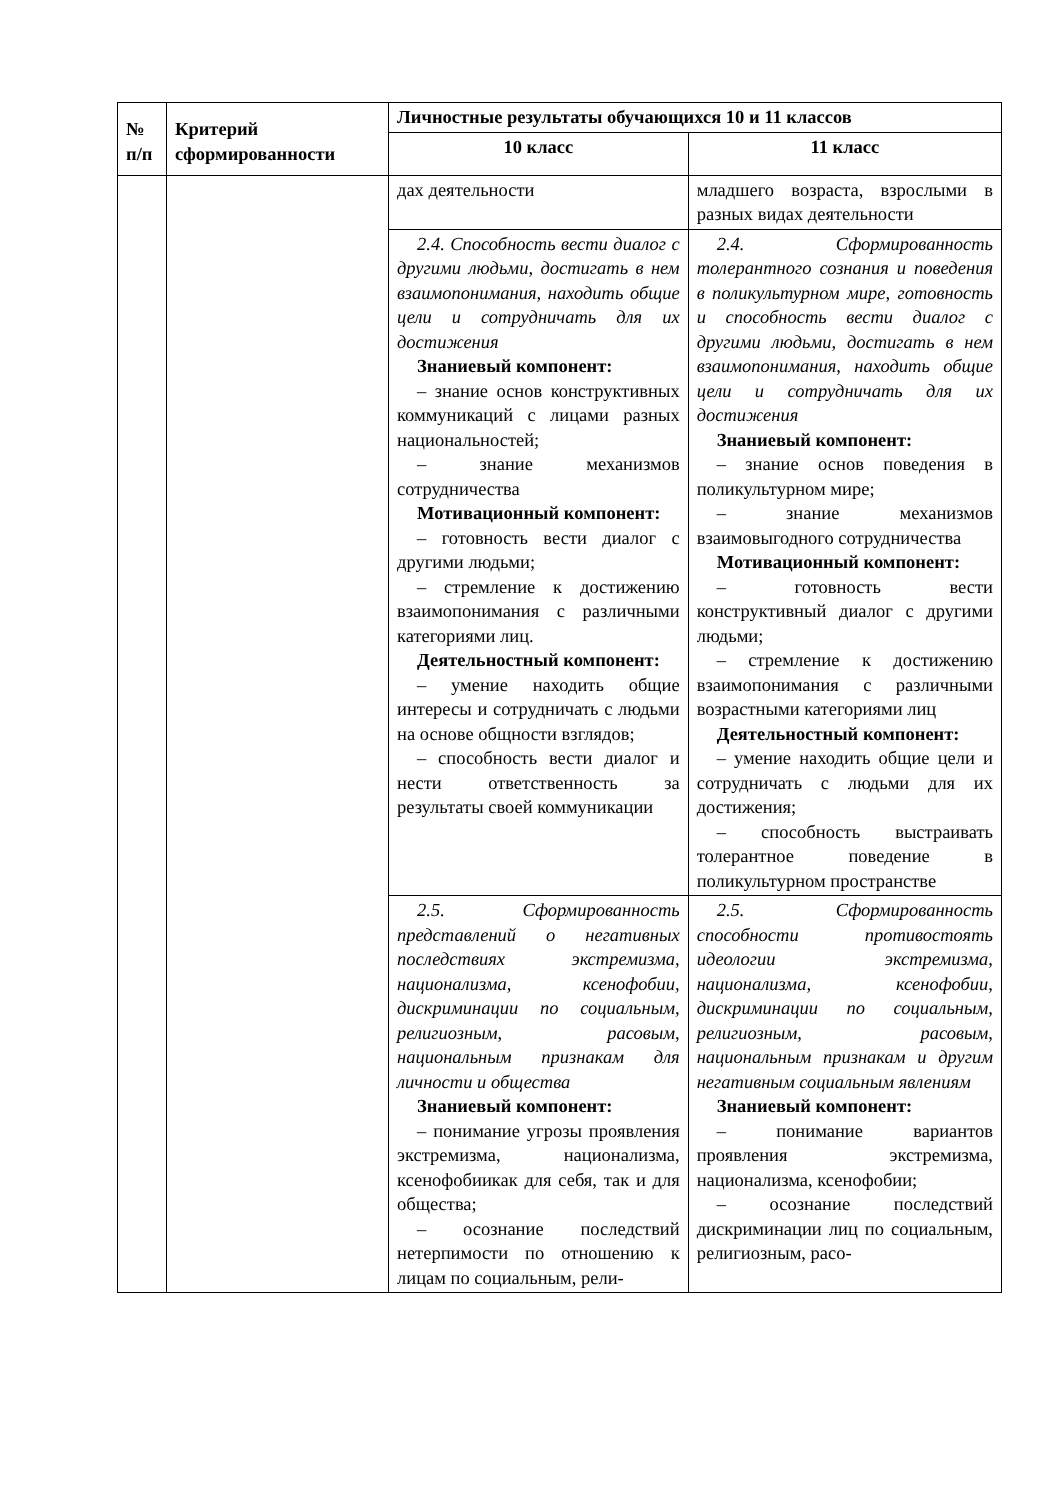| № п/п | Критерий сформированности | Личностные результаты обучающихся 10 и 11 классов | |
| --- | --- | --- | --- |
| | | 10 класс | 11 класс |
| | | дах деятельности | младшего возраста, взрослыми в разных видах деятельности |
| | | 2.4. Способность вести диалог с другими людьми, достигать в нем взаимопонимания, находить общие цели и сотрудничать для их достижения Знаниевый компонент: – знание основ конструктивных коммуникаций с лицами разных национальностей; – знание механизмов сотрудничества Мотивационный компонент: – готовность вести диалог с другими людьми; – стремление к достижению взаимопонимания с различными категориями лиц. Деятельностный компонент: – умение находить общие интересы и сотрудничать с людьми на основе общности взглядов; – способность вести диалог и нести ответственность за результаты своей коммуникации | 2.4. Сформированность толерантного сознания и поведения в поликультурном мире, готовность и способность вести диалог с другими людьми, достигать в нем взаимопонимания, находить общие цели и сотрудничать для их достижения Знаниевый компонент: – знание основ поведения в поликультурном мире; – знание механизмов взаимовыгодного сотрудничества Мотивационный компонент: – готовность вести конструктивный диалог с другими людьми; – стремление к достижению взаимопонимания с различными возрастными категориями лиц Деятельностный компонент: – умение находить общие цели и сотрудничать с людьми для их достижения; – способность выстраивать толерантное поведение в поликультурном пространстве |
| | | 2.5. Сформированность представлений о негативных последствиях экстремизма, национализма, ксенофобии, дискриминации по социальным, религиозным, расовым, национальным признакам для личности и общества Знаниевый компонент: – понимание угрозы проявления экстремизма, национализма, ксенофобиикак для себя, так и для общества; – осознание последствий нетерпимости по отношению к лицам по социальным, рели- | 2.5. Сформированность способности противостоять идеологии экстремизма, национализма, ксенофобии, дискриминации по социальным, религиозным, расовым, национальным признакам и другим негативным социальным явлениям Знаниевый компонент: – понимание вариантов проявления экстремизма, национализма, ксенофобии; – осознание последствий дискриминации лиц по социальным, религиозным, расо- |